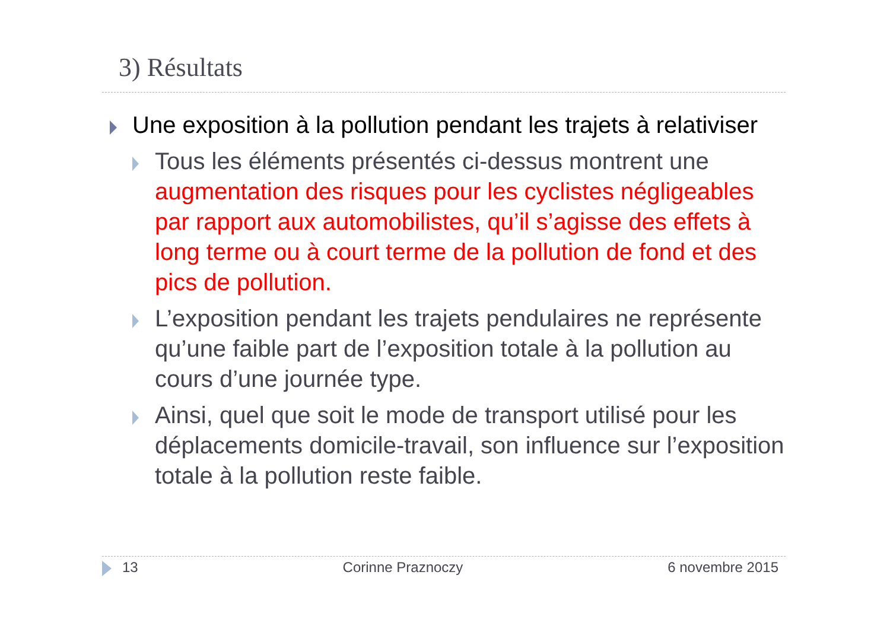3) Résultats
Une exposition à la pollution pendant les trajets à relativiser
Tous les éléments présentés ci-dessus montrent une augmentation des risques pour les cyclistes négligeables par rapport aux automobilistes, qu’il s’agisse des effets à long terme ou à court terme de la pollution de fond et des pics de pollution.
L’exposition pendant les trajets pendulaires ne représente qu’une faible part de l’exposition totale à la pollution au cours d’une journée type.
Ainsi, quel que soit le mode de transport utilisé pour les déplacements domicile-travail, son influence sur l’exposition totale à la pollution reste faible.
13 Corinne Praznoczy 6 novembre 2015